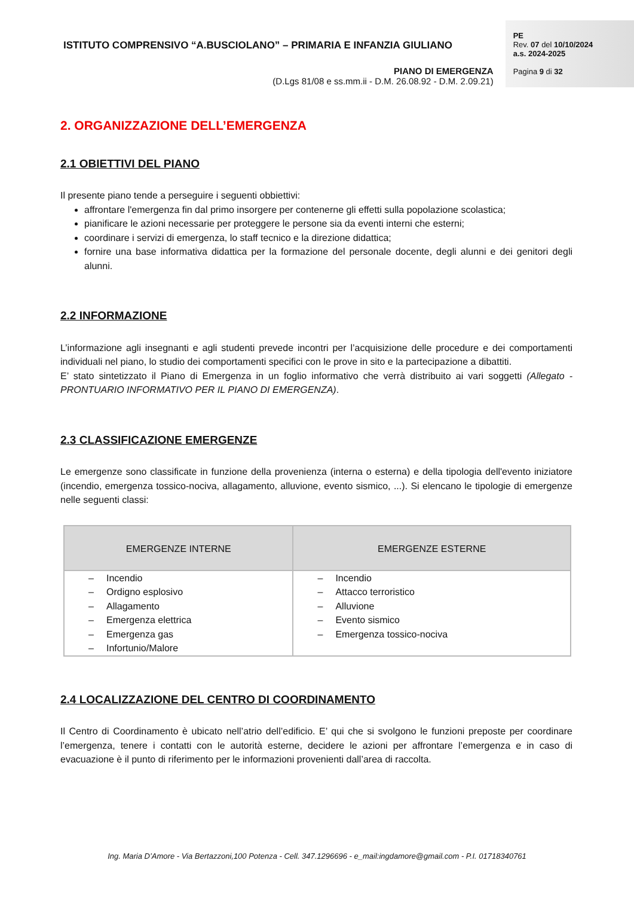ISTITUTO COMPRENSIVO “A.BUSCIOLANO” – PRIMARIA E INFANZIA GIULIANO
PIANO DI EMERGENZA
(D.Lgs 81/08 e ss.mm.ii - D.M. 26.08.92 - D.M. 2.09.21)
PE
Rev. 07 del 10/10/2024
a.s. 2024-2025
Pagina 9 di 32
2. ORGANIZZAZIONE DELL’EMERGENZA
2.1 OBIETTIVI DEL PIANO
Il presente piano tende a perseguire i seguenti obbiettivi:
affrontare l'emergenza fin dal primo insorgere per contenerne gli effetti sulla popolazione scolastica;
pianificare le azioni necessarie per proteggere le persone sia da eventi interni che esterni;
coordinare i servizi di emergenza, lo staff tecnico e la direzione didattica;
fornire una base informativa didattica per la formazione del personale docente, degli alunni e dei genitori degli alunni.
2.2 INFORMAZIONE
L’informazione agli insegnanti e agli studenti prevede incontri per l’acquisizione delle procedure e dei comportamenti individuali nel piano, lo studio dei comportamenti specifici con le prove in sito e la partecipazione a dibattiti.
E’ stato sintetizzato il Piano di Emergenza in un foglio informativo che verrà distribuito ai vari soggetti (Allegato - PRONTUARIO INFORMATIVO PER IL PIANO DI EMERGENZA).
2.3 CLASSIFICAZIONE EMERGENZE
Le emergenze sono classificate in funzione della provenienza (interna o esterna) e della tipologia dell'evento iniziatore (incendio, emergenza tossico-nociva, allagamento, alluvione, evento sismico, ...). Si elencano le tipologie di emergenze nelle seguenti classi:
| EMERGENZE INTERNE | EMERGENZE ESTERNE |
| --- | --- |
| – Incendio – Ordigno esplosivo – Allagamento – Emergenza elettrica – Emergenza gas – Infortunio/Malore | – Incendio – Attacco terroristico – Alluvione – Evento sismico – Emergenza tossico-nociva |
2.4 LOCALIZZAZIONE DEL CENTRO DI COORDINAMENTO
Il Centro di Coordinamento è ubicato nell’atrio dell’edificio. E’ qui che si svolgono le funzioni preposte per coordinare l’emergenza, tenere i contatti con le autorità esterne, decidere le azioni per affrontare l’emergenza e in caso di evacuazione è il punto di riferimento per le informazioni provenienti dall’area di raccolta.
Ing. Maria D’Amore - Via Bertazzoni,100 Potenza - Cell. 347.1296696 - e_mail:ingdamore@gmail.com - P.I. 01718340761